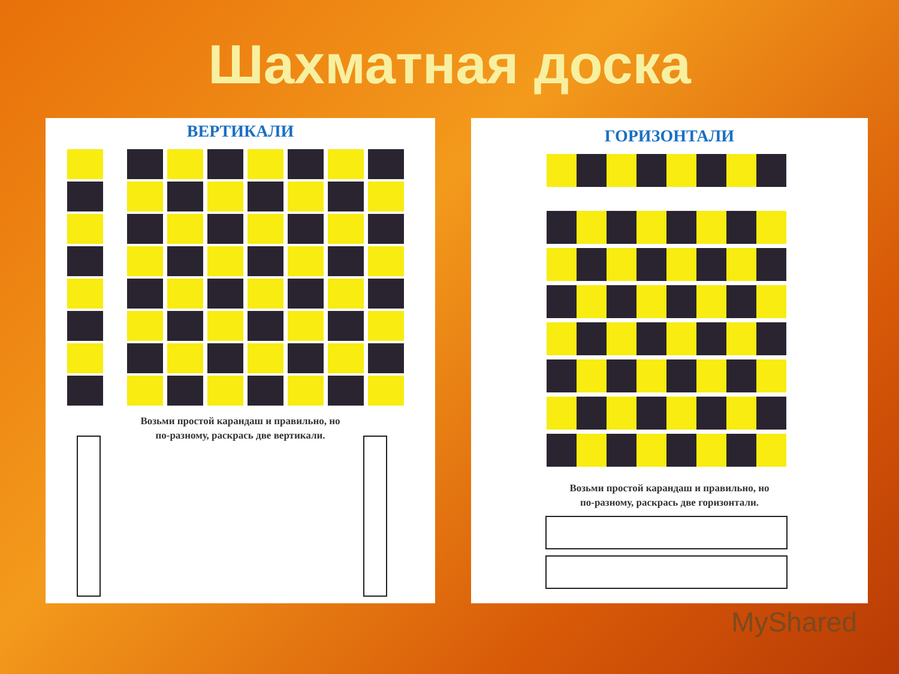Шахматная доска
ВЕРТИКАЛИ
Возьми простой карандаш и правильно, но
по-разному, раскрась две вертикали.
ГОРИЗОНТАЛИ
Возьми простой карандаш и правильно, но
по-разному, раскрась две горизонтали.
MyShared